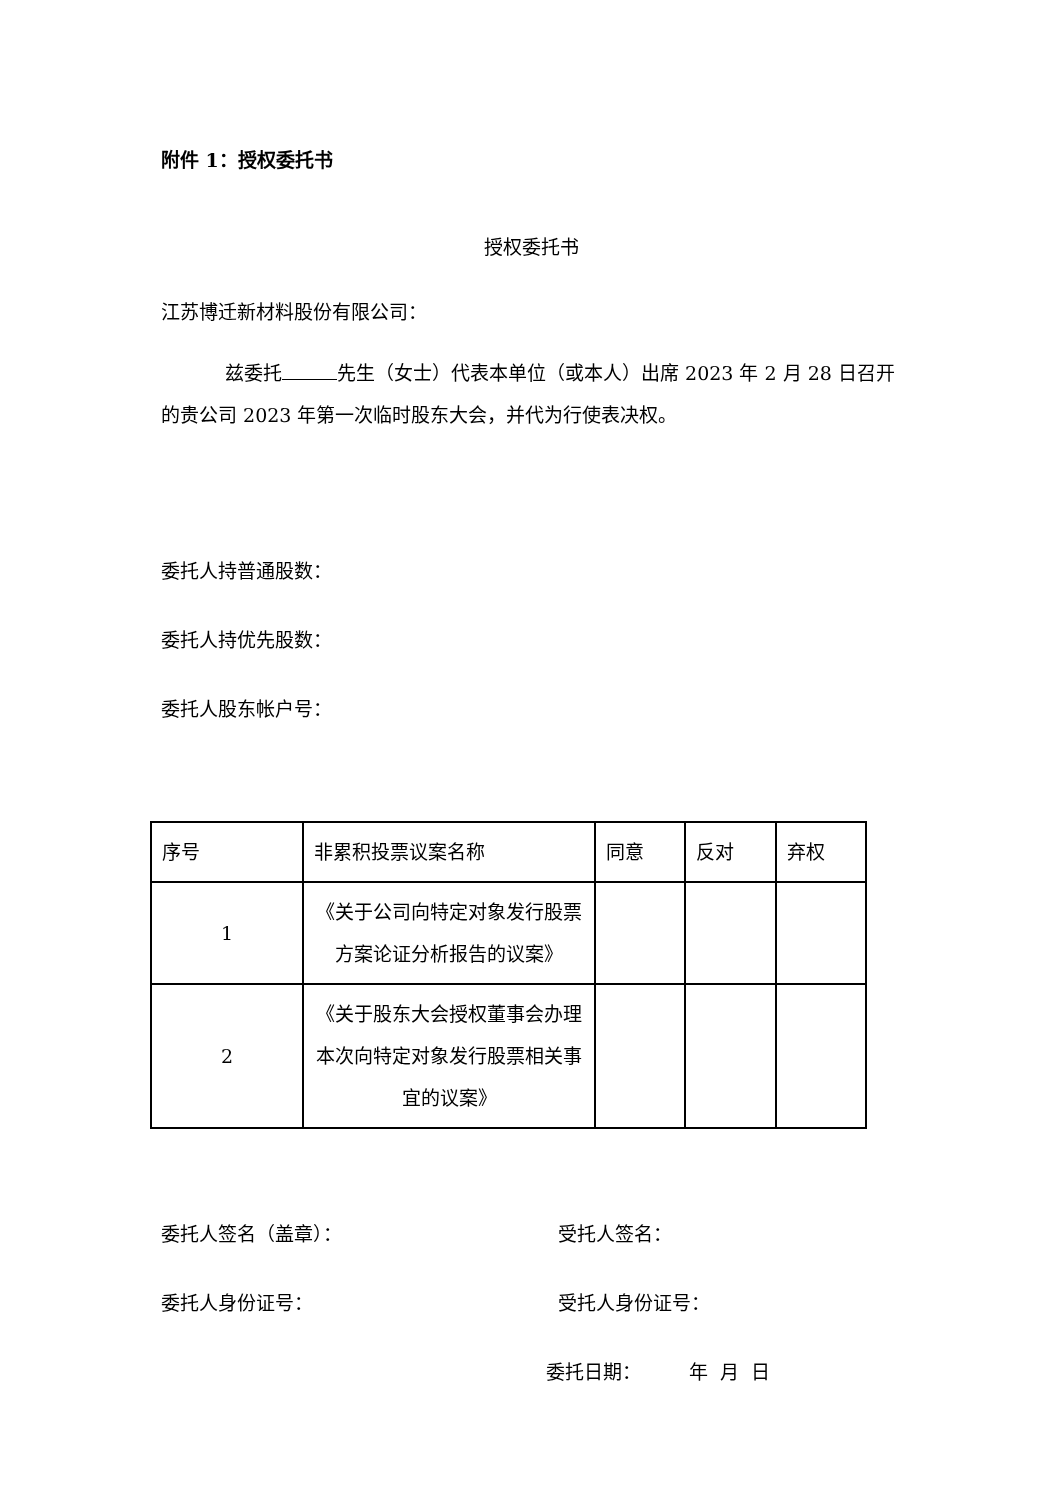附件 1：授权委托书
授权委托书
江苏博迁新材料股份有限公司：
兹委托 先生（女士）代表本单位（或本人）出席 2023 年 2 月 28 日召开的贵公司 2023 年第一次临时股东大会，并代为行使表决权。
委托人持普通股数：
委托人持优先股数：
委托人股东帐户号：
| 序号 | 非累积投票议案名称 | 同意 | 反对 | 弃权 |
| 1 | 《关于公司向特定对象发行股票方案论证分析报告的议案》 | | | |
| 2 | 《关于股东大会授权董事会办理本次向特定对象发行股票相关事宜的议案》 | | | |
委托人签名（盖章）： 受托人签名：
委托人身份证号： 受托人身份证号：
委托日期： 年 月 日